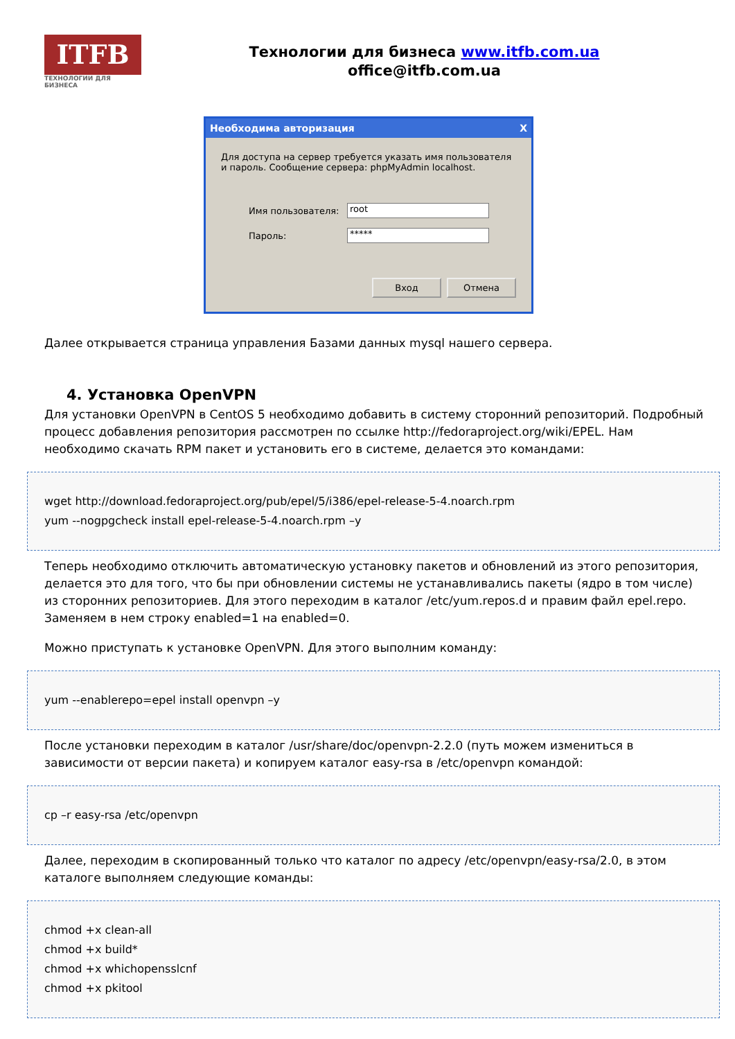ITFB
ТЕХНОЛОГИИ ДЛЯ БИЗНЕСА
Технологии для бизнеса www.itfb.com.ua
office@itfb.com.ua
Необходима авторизация X
Для доступа на сервер требуется указать имя пользователя и пароль. Сообщение сервера: phpMyAdmin localhost.
Имя пользователя:
root
Пароль:
*****
Вход Отмена
Далее открывается страница управления Базами данных mysql нашего сервера.
4. Установка OpenVPN
Для установки OpenVPN в CentOS 5 необходимо добавить в систему сторонний репозиторий. Подробный процесс добавления репозитория рассмотрен по ссылке http://fedoraproject.org/wiki/EPEL. Нам необходимо скачать RPM пакет и установить его в системе, делается это командами:
wget http://download.fedoraproject.org/pub/epel/5/i386/epel-release-5-4.noarch.rpm
yum --nogpgcheck install epel-release-5-4.noarch.rpm –y
Теперь необходимо отключить автоматическую установку пакетов и обновлений из этого репозитория, делается это для того, что бы при обновлении системы не устанавливались пакеты (ядро в том числе) из сторонних репозиториев. Для этого переходим в каталог /etc/yum.repos.d и правим файл epel.repo. Заменяем в нем строку enabled=1 на enabled=0.
Можно приступать к установке OpenVPN. Для этого выполним команду:
yum --enablerepo=epel install openvpn –y
После установки переходим в каталог /usr/share/doc/openvpn-2.2.0 (путь можем измениться в зависимости от версии пакета) и копируем каталог easy-rsa в /etc/openvpn командой:
cp –r easy-rsa /etc/openvpn
Далее, переходим в скопированный только что каталог по адресу /etc/openvpn/easy-rsa/2.0, в этом каталоге выполняем следующие команды:
chmod +x clean-all
chmod +x build*
chmod +x whichopensslcnf
chmod +x pkitool